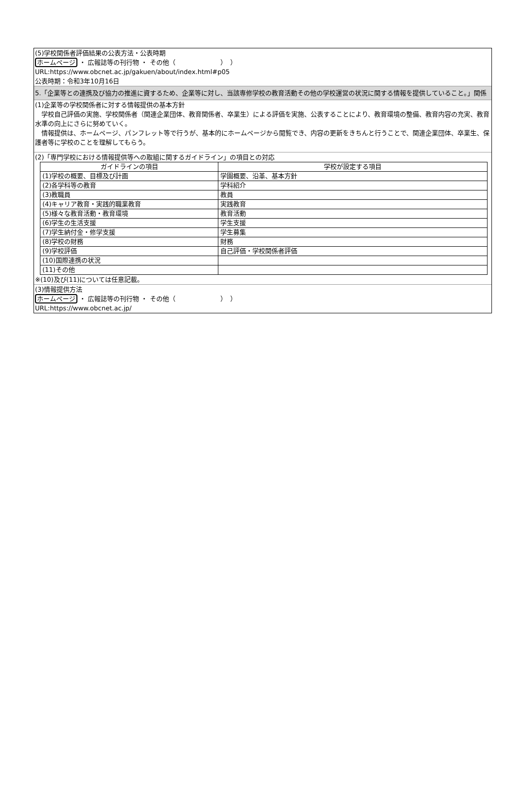(5)学校関係者評価結果の公表方法・公表時期
ホームページ ・ 広報誌等の刊行物 ・ その他（　　　　　　　）　）
URL:https://www.obcnet.ac.jp/gakuen/about/index.html#p05
公表時期：令和3年10月16日
5.「企業等との連携及び協力の推進に資するため、企業等に対し、当該専修学校の教育活動その他の学校運営の状況に関する情報を提供していること。」関係
(1)企業等の学校関係者に対する情報提供の基本方針
　学校自己評価の実施、学校関係者（関連企業団体、教育関係者、卒業生）による評価を実施、公表することにより、教育環境の整備、教育内容の充実、教育水準の向上にさらに努めていく。
　情報提供は、ホームページ、パンフレット等で行うが、基本的にホームページから閲覧でき、内容の更新をきちんと行うことで、関連企業団体、卒業生、保護者等に学校のことを理解してもらう。
(2)「専門学校における情報提供等への取組に関するガイドライン」の項目との対応
| ガイドラインの項目 | 学校が設定する項目 |
| --- | --- |
| (1)学校の概要、目標及び計画 | 学園概要、沿革、基本方針 |
| (2)各学科等の教育 | 学科紹介 |
| (3)教職員 | 教員 |
| (4)キャリア教育・実践的職業教育 | 実践教育 |
| (5)様々な教育活動・教育環境 | 教育活動 |
| (6)学生の生活支援 | 学生支援 |
| (7)学生納付金・修学支援 | 学生募集 |
| (8)学校の財務 | 財務 |
| (9)学校評価 | 自己評価・学校関係者評価 |
| (10)国際連携の状況 | |
| (11)その他 | |
※(10)及び(11)については任意記載。
(3)情報提供方法
ホームページ ・ 広報誌等の刊行物 ・ その他（　　　　　　　）　）
URL:https://www.obcnet.ac.jp/